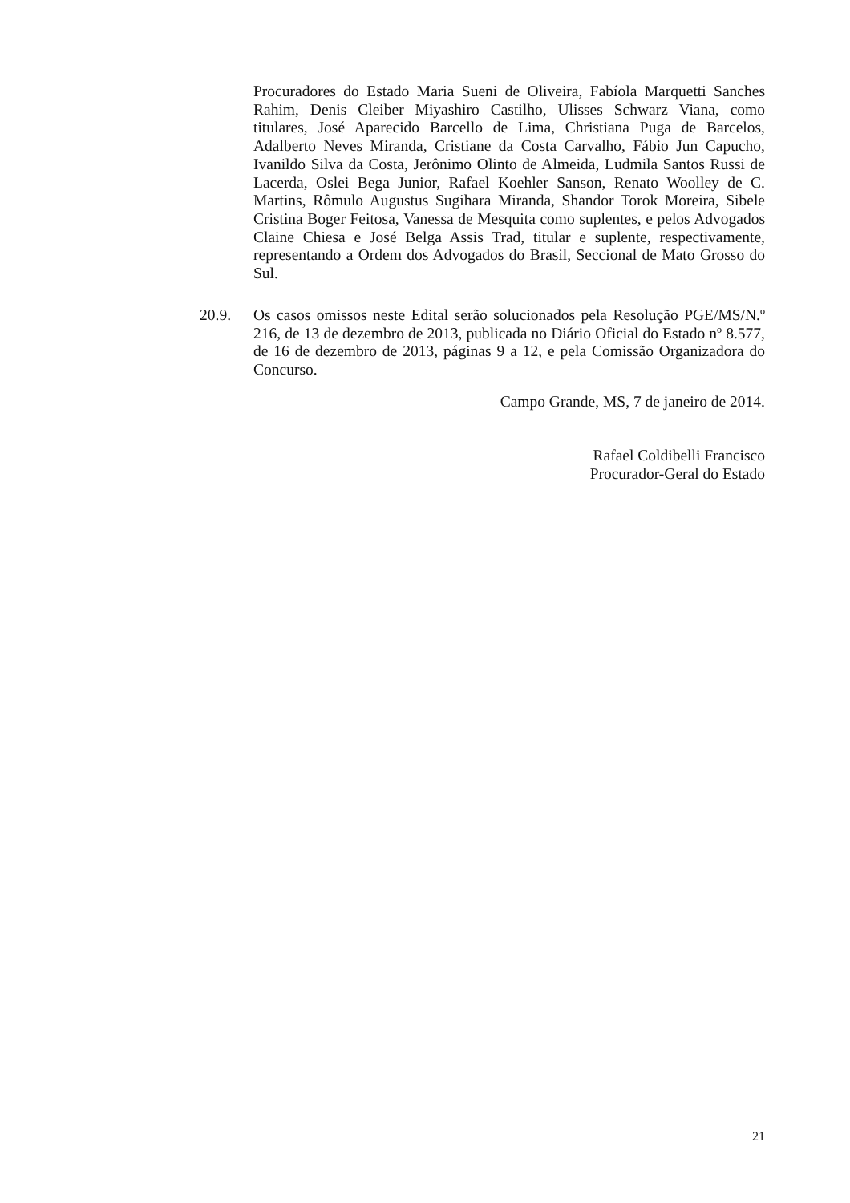Procuradores do Estado Maria Sueni de Oliveira, Fabíola Marquetti Sanches Rahim, Denis Cleiber Miyashiro Castilho, Ulisses Schwarz Viana, como titulares, José Aparecido Barcello de Lima, Christiana Puga de Barcelos, Adalberto Neves Miranda, Cristiane da Costa Carvalho, Fábio Jun Capucho, Ivanildo Silva da Costa, Jerônimo Olinto de Almeida, Ludmila Santos Russi de Lacerda, Oslei Bega Junior, Rafael Koehler Sanson, Renato Woolley de C. Martins, Rômulo Augustus Sugihara Miranda, Shandor Torok Moreira, Sibele Cristina Boger Feitosa, Vanessa de Mesquita como suplentes, e pelos Advogados Claine Chiesa e José Belga Assis Trad, titular e suplente, respectivamente, representando a Ordem dos Advogados do Brasil, Seccional de Mato Grosso do Sul.
20.9. Os casos omissos neste Edital serão solucionados pela Resolução PGE/MS/N.º 216, de 13 de dezembro de 2013, publicada no Diário Oficial do Estado nº 8.577, de 16 de dezembro de 2013, páginas 9 a 12, e pela Comissão Organizadora do Concurso.
Campo Grande, MS, 7 de janeiro de 2014.
Rafael Coldibelli Francisco
Procurador-Geral do Estado
21